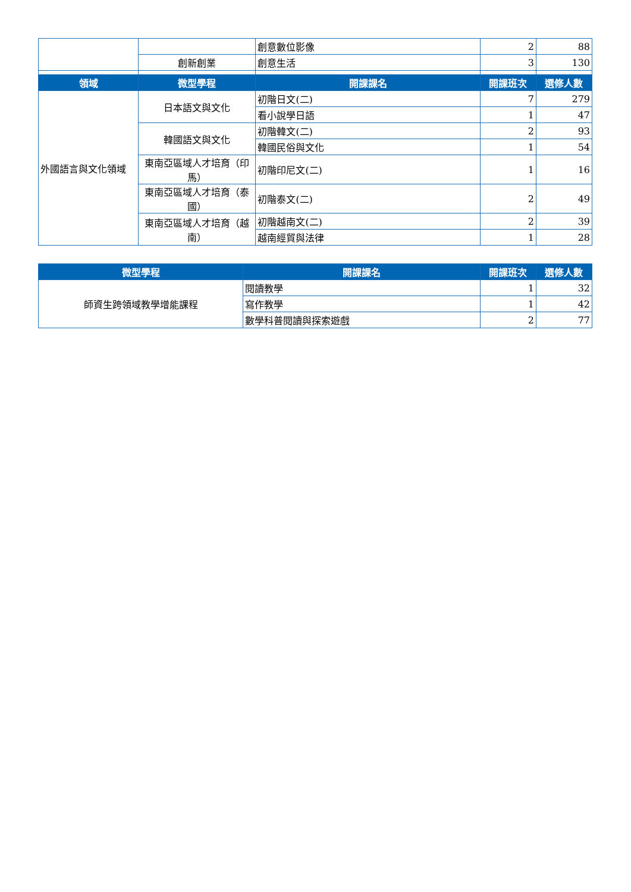| | | 創意數位影像 | 2 | 88 |
| | 創新創業 | 創意生活 | 3 | 130 |
| 領域 | 微型學程 | 開課課名 | 開課班次 | 選修人數 |
| 外國語言與文化領域 | 日本語文與文化 | 初階日文(二) | 7 | 279 |
| | | 看小說學日語 | 1 | 47 |
| | 韓國語文與文化 | 初階韓文(二) | 2 | 93 |
| | | 韓國民俗與文化 | 1 | 54 |
| | 東南亞區域人才培育（印馬） | 初階印尼文(二) | 1 | 16 |
| | 東南亞區域人才培育（泰國） | 初階泰文(二) | 2 | 49 |
| | 東南亞區域人才培育（越南） | 初階越南文(二) | 2 | 39 |
| | | 越南經貿與法律 | 1 | 28 |
| 微型學程 | 開課課名 | 開課班次 | 選修人數 |
| --- | --- | --- | --- |
| 師資生跨領域教學增能課程 | 閱讀教學 | 1 | 32 |
| | 寫作教學 | 1 | 42 |
| | 數學科普閱讀與探索遊戲 | 2 | 77 |